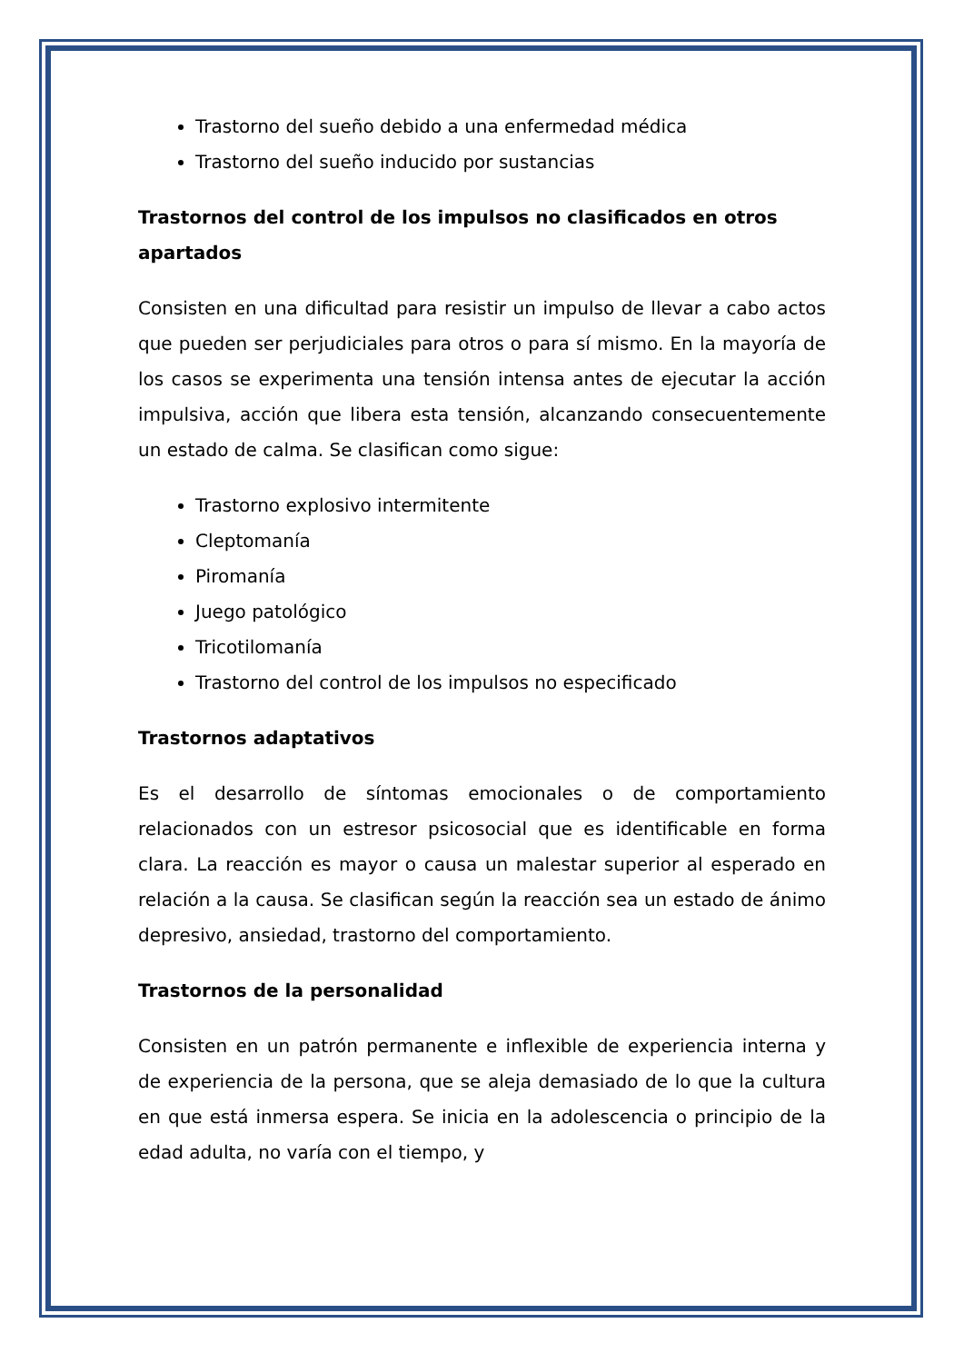Trastorno del sueño debido a una enfermedad médica
Trastorno del sueño inducido por sustancias
Trastornos del control de los impulsos no clasificados en otros apartados
Consisten en una dificultad para resistir un impulso de llevar a cabo actos que pueden ser perjudiciales para otros o para sí mismo. En la mayoría de los casos se experimenta una tensión intensa antes de ejecutar la acción impulsiva, acción que libera esta tensión, alcanzando consecuentemente un estado de calma. Se clasifican como sigue:
Trastorno explosivo intermitente
Cleptomanía
Piromanía
Juego patológico
Tricotilomanía
Trastorno del control de los impulsos no especificado
Trastornos adaptativos
Es el desarrollo de síntomas emocionales o de comportamiento relacionados con un estresor psicosocial que es identificable en forma clara. La reacción es mayor o causa un malestar superior al esperado en relación a la causa. Se clasifican según la reacción sea un estado de ánimo depresivo, ansiedad, trastorno del comportamiento.
Trastornos de la personalidad
Consisten en un patrón permanente e inflexible de experiencia interna y de experiencia de la persona, que se aleja demasiado de lo que la cultura en que está inmersa espera. Se inicia en la adolescencia o principio de la edad adulta, no varía con el tiempo, y